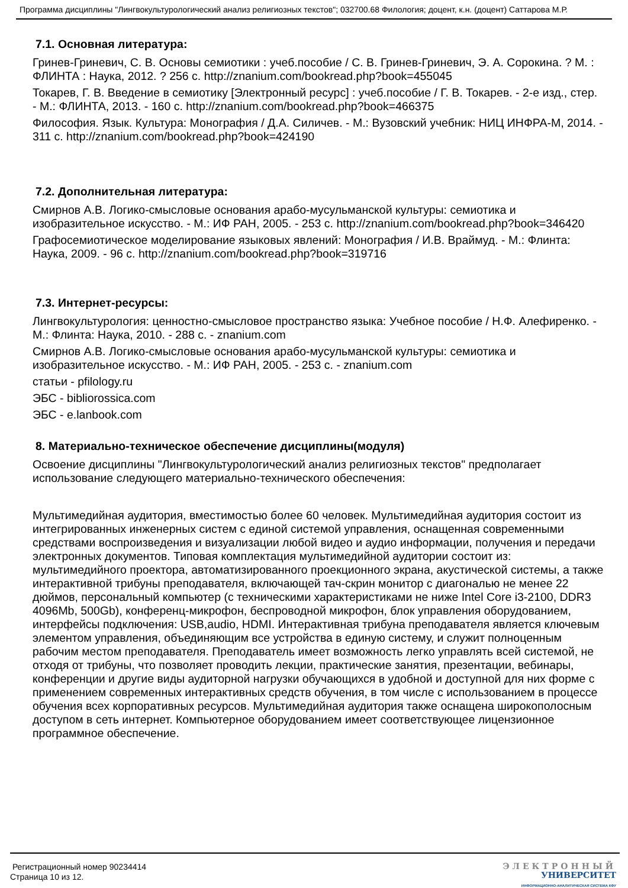Программа дисциплины "Лингвокультурологический анализ религиозных текстов"; 032700.68 Филология; доцент, к.н. (доцент) Саттарова М.Р.
7.1. Основная литература:
Гринев-Гриневич, С. В. Основы семиотики : учеб.пособие / С. В. Гринев-Гриневич, Э. А. Сорокина. ? М. : ФЛИНТА : Наука, 2012. ? 256 с. http://znanium.com/bookread.php?book=455045
Токарев, Г. В. Введение в семиотику [Электронный ресурс] : учеб.пособие / Г. В. Токарев. - 2-е изд., стер. - М.: ФЛИНТА, 2013. - 160 с. http://znanium.com/bookread.php?book=466375
Философия. Язык. Культура: Монография / Д.А. Силичев. - М.: Вузовский учебник: НИЦ ИНФРА-М, 2014. - 311 с. http://znanium.com/bookread.php?book=424190
7.2. Дополнительная литература:
Смирнов А.В. Логико-смысловые основания арабо-мусульманской культуры: семиотика и изобразительное искусство. - М.: ИФ РАН, 2005. - 253 с. http://znanium.com/bookread.php?book=346420
Графосемиотическое моделирование языковых явлений: Монография / И.В. Враймуд. - М.: Флинта: Наука, 2009. - 96 с. http://znanium.com/bookread.php?book=319716
7.3. Интернет-ресурсы:
Лингвокультурология: ценностно-смысловое пространство языка: Учебное пособие / Н.Ф. Алефиренко. - М.: Флинта: Наука, 2010. - 288 с. - znanium.com
Смирнов А.В. Логико-смысловые основания арабо-мусульманской культуры: семиотика и изобразительное искусство. - М.: ИФ РАН, 2005. - 253 с. - znanium.com
статьи - pfilology.ru
ЭБС - bibliorossica.com
ЭБС - e.lanbook.com
8. Материально-техническое обеспечение дисциплины(модуля)
Освоение дисциплины "Лингвокультурологический анализ религиозных текстов" предполагает использование следующего материально-технического обеспечения:
Мультимедийная аудитория, вместимостью более 60 человек. Мультимедийная аудитория состоит из интегрированных инженерных систем с единой системой управления, оснащенная современными средствами воспроизведения и визуализации любой видео и аудио информации, получения и передачи электронных документов. Типовая комплектация мультимедийной аудитории состоит из: мультимедийного проектора, автоматизированного проекционного экрана, акустической системы, а также интерактивной трибуны преподавателя, включающей тач-скрин монитор с диагональю не менее 22 дюймов, персональный компьютер (с техническими характеристиками не ниже Intel Core i3-2100, DDR3 4096Mb, 500Gb), конференц-микрофон, беспроводной микрофон, блок управления оборудованием, интерфейсы подключения: USB,audio, HDMI. Интерактивная трибуна преподавателя является ключевым элементом управления, объединяющим все устройства в единую систему, и служит полноценным рабочим местом преподавателя. Преподаватель имеет возможность легко управлять всей системой, не отходя от трибуны, что позволяет проводить лекции, практические занятия, презентации, вебинары, конференции и другие виды аудиторной нагрузки обучающихся в удобной и доступной для них форме с применением современных интерактивных средств обучения, в том числе с использованием в процессе обучения всех корпоративных ресурсов. Мультимедийная аудитория также оснащена широкополосным доступом в сеть интернет. Компьютерное оборудованием имеет соответствующее лицензионное программное обеспечение.
Регистрационный номер 90234414
Страница 10 из 12.
ЭЛЕКТРОННЫЙ
УНИВЕРСИТЕТ
ИНФОРМАЦИОННО-АНАЛИТИЧЕСКАЯ СИСТЕМА КФУ